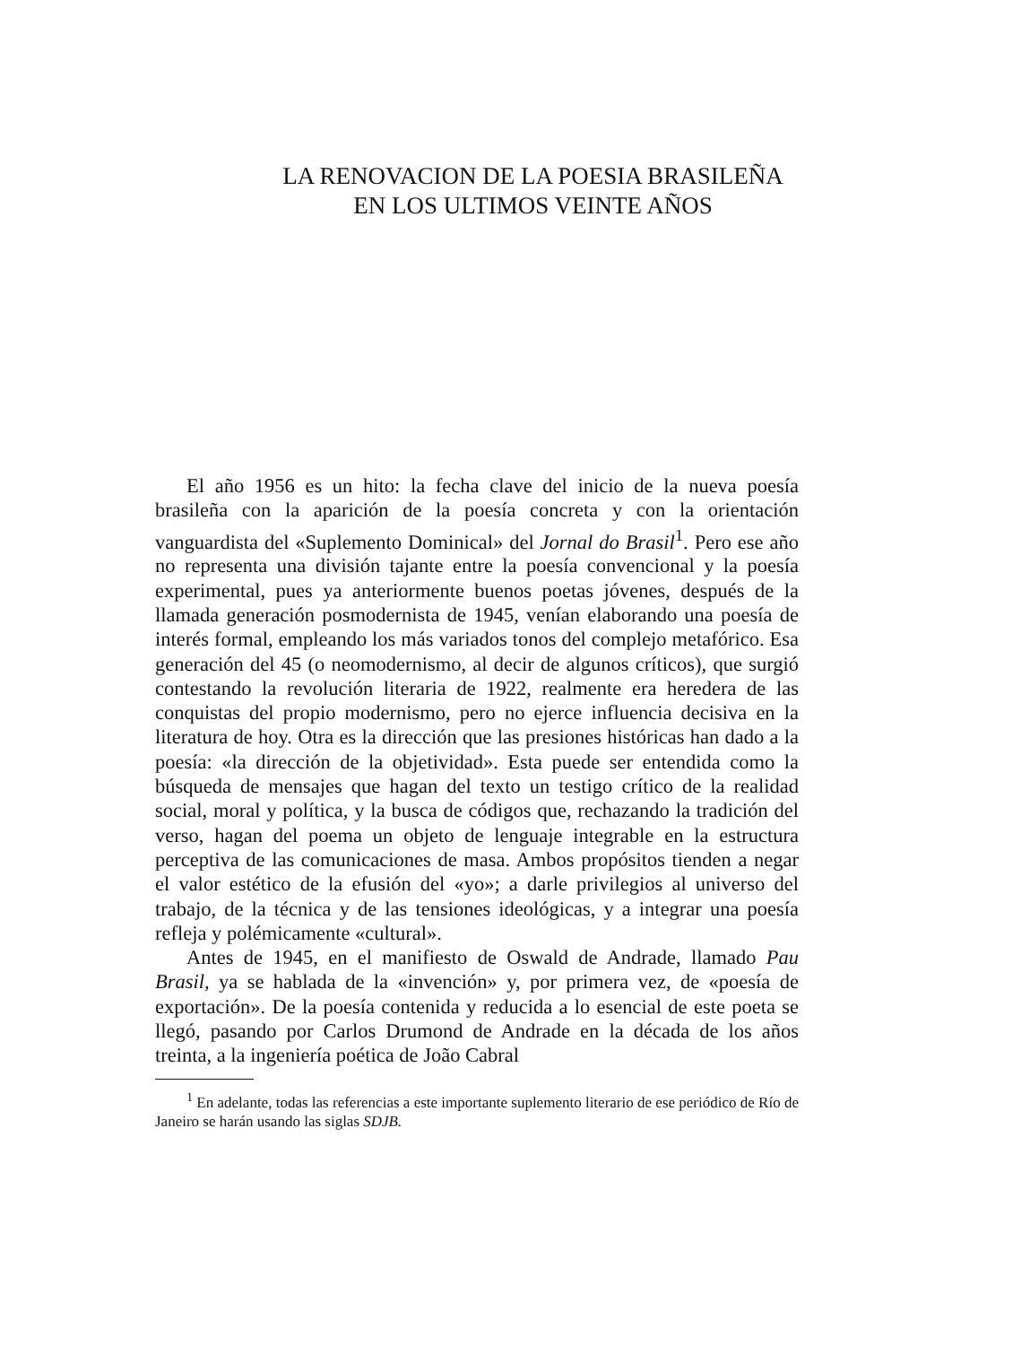LA RENOVACION DE LA POESIA BRASILEÑA
EN LOS ULTIMOS VEINTE AÑOS
El año 1956 es un hito: la fecha clave del inicio de la nueva poesía brasileña con la aparición de la poesía concreta y con la orientación vanguardista del «Suplemento Dominical» del Jornal do Brasil<sup>1</sup>. Pero ese año no representa una división tajante entre la poesía convencional y la poesía experimental, pues ya anteriormente buenos poetas jóvenes, después de la llamada generación posmodernista de 1945, venían elaborando una poesía de interés formal, empleando los más variados tonos del complejo metafórico. Esa generación del 45 (o neomodernismo, al decir de algunos críticos), que surgió contestando la revolución literaria de 1922, realmente era heredera de las conquistas del propio modernismo, pero no ejerce influencia decisiva en la literatura de hoy. Otra es la dirección que las presiones históricas han dado a la poesía: «la dirección de la objetividad». Esta puede ser entendida como la búsqueda de mensajes que hagan del texto un testigo crítico de la realidad social, moral y política, y la busca de códigos que, rechazando la tradición del verso, hagan del poema un objeto de lenguaje integrable en la estructura perceptiva de las comunicaciones de masa. Ambos propósitos tienden a negar el valor estético de la efusión del «yo»; a darle privilegios al universo del trabajo, de la técnica y de las tensiones ideológicas, y a integrar una poesía refleja y polémicamente «cultural».
Antes de 1945, en el manifiesto de Oswald de Andrade, llamado Pau Brasil, ya se hablada de la «invención» y, por primera vez, de «poesía de exportación». De la poesía contenida y reducida a lo esencial de este poeta se llegó, pasando por Carlos Drumond de Andrade en la década de los años treinta, a la ingeniería poética de João Cabral
<sup>1</sup> En adelante, todas las referencias a este importante suplemento literario de ese periódico de Río de Janeiro se harán usando las siglas SDJB.